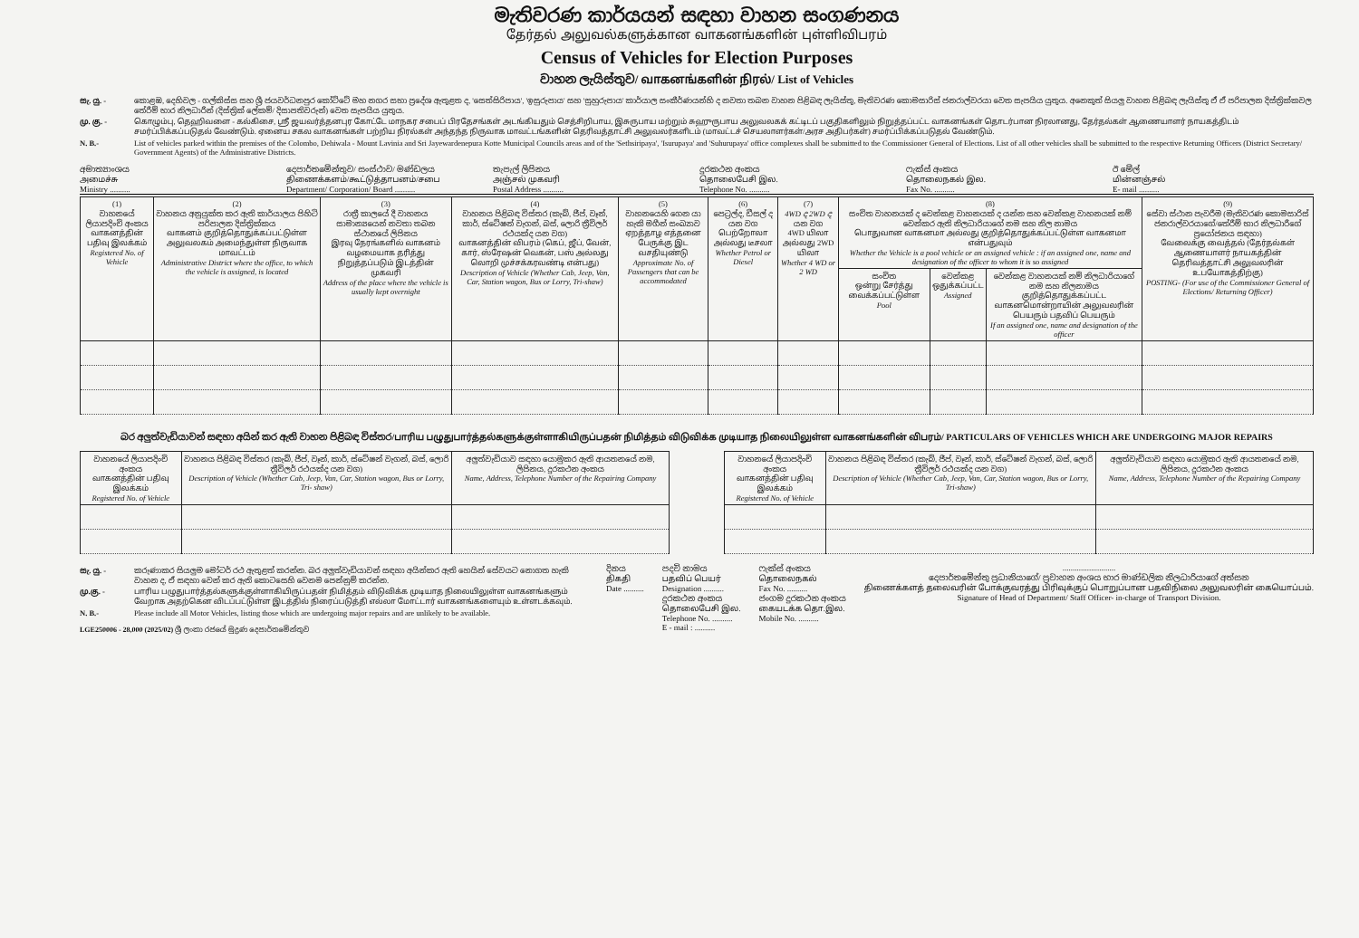මැතිවරණ කාර්යයන් සඳහා වාහන සංගණනය
தேர்தல் அலுவல்களுக்கான வாகனங்களின் புள்ளிவிபரம்
Census of Vehicles for Election Purposes
වාහන ලැයිස්තුව/ வாகனங்களின் நிரல்/ List of Vehicles
සැ. යු. - කොළඹ, දෙහිවල - ගල්කිස්ස සහ ශ්‍රී ජයවර්ධනපුර කෝට්ටේ මහ නගර සභා ප්‍රදේශ ඇතුළත ද, 'සෙත්සිරිපාය', 'ඉසුරුපාය' සහ 'සුහුරුපාය' කාර්යාල සංකීර්ණයන්හි ද නවතා තබන වාහන පිළිබඳ ලැයිස්තු, මැතිවරණ කොමසාරිස් ජනරාල්වරයා වෙත සැපයිය යුතුය. අනෙකුත් සියලු වාහන පිළිබඳ ලැයිස්තු ඒ ඒ පරිපාලන දිස්ත්‍රික්කවල තේරීම් භාර නිලධාරීන් (දිස්ත්‍රික් ලේකම්/ දිසාපතිවරුන්) වෙත සැපයිය යුතුය.
மு. கு. - கொழும்பு, தெஹிவளை - கல்கிசை, ஸ்ரீ ஜயவர்த்தனபுர கோட்டே மாநகர சபைப் பிரதேசங்கள் அடங்கியதும் செத்சிறிபாய, இசுருபாய மற்றும் சுஹுருபாய அலுவலகக் கட்டிடப் பகுதிகளிலும் நிறுத்தப்பட்ட வாகனங்கள் தொடர்பான நிரலானது, தேர்தல்கள் ஆணையாளர் நாயகத்திடம் சமர்ப்பிக்கப்படுதல் வேண்டும். ஏனைய சகல வாகனங்கள் பற்றிய நிரல்கள் அந்தந்த நிருவாக மாவட்டங்களின் தெரிவத்தாட்சி அலுவலர்களிடம் (மாவட்டச் செயலாளர்கள்/அரச அதிபர்கள்) சமர்ப்பிக்கப்படுதல் வேண்டும்.
N. B.- List of vehicles parked within the premises of the Colombo, Dehiwala - Mount Lavinia and Sri Jayewardenepura Kotte Municipal Councils areas and of the 'Sethsiripaya', 'Isurupaya' and 'Suhurupaya' office complexes shall be submitted to the Commissioner General of Elections. List of all other vehicles shall be submitted to the respective Returning Officers (District Secretary/ Government Agents) of the Administrative Districts.
අමාත්‍යාංශය
அமைச்சு
Ministry ..........
දෙපාර්තමේන්තුව/ සංස්ථාව/ මණ්ඩලය
திணைக்களம்/கூட்டுத்தாபனம்/சபை
Department/ Corporation/ Board ..........
තැපැල් ලිපිනය
அஞ்சல் முகவரி
Postal Address ..........
දුරකථන අංකය
தொலைபேசி இல.
Telephone No. ..........
ෆැක්ස් අංකය
தொலைநகல் இல.
Fax No. ..........
ඊ මේල්
மின்னஞ்சல்
E- mail ..........
| (1) වාහනයේ ලියාපදිංචි අංකය வாகனத்தின் பதிவு இலக்கம் Registered No. of Vehicle | (2) වාහනය අනුයුක්ත කර ඇති කාර්යාලය පිහිටි පරිපාලන දිස්ත්‍රික්කය வாகனம் குறித்தொதுக்கப்பட்டுள்ள அலுவலகம் அமைந்துள்ள நிருவாக மாவட்டம் Administrative District where the office, to which the vehicle is assigned, is located | (3) රාත්‍රී කාලයේ දී වාහනය සාමාන්‍යයෙන් නවතා තබන ස්ථානයේ ලිපිනය இரவு நேரங்களில் வாகனம் வழமையாக தரித்து நிறுத்தப்படும் இடத்தின் முகவரி Address of the place where the vehicle is usually kept overnight | (4) වාහනය පිළිබඳ විස්තර (කැබ්, ජීප්, වෑන්, කාර්, ස්ටේෂන් වැගන්, බස්, ලොරි ත්‍රීවිලර් රථයක්ද යන වග) வாகனத்தின் விபரம் (கெப், ஜீப், வேன், கார், ஸ்ரேஷன் வெகன், பஸ் அல்லது லொறி முச்சக்கரவண்டி என்பது) Description of Vehicle (Whether Cab, Jeep, Van, Car, Station wagon, Bus or Lorry, Tri-shaw) | (5) වාහනයෙහි ගෙන යා හැකි මගීන් සංඛ්‍යාව ஏறத்தாழ எத்தனை பேருக்கு இட வசதியுண்டு Approximate No. of Passengers that can be accommodated | (6) පෙට්‍රල්ද, ඩීසල් ද යන වග பெற்றோலா அல்லது டீசலா Whether Petrol or Diesel | (7) 4WD ද 2WD ද යන වග 4WD யிலா அல்லது 2WD யிலா Whether 4 WD or 2 WD | (8) සංචිත වාහනයක් ද වෙන්කළ වාහනයක් ද යන්න සහ වෙන්කළ වාහනයක් නම් වෙන්කර ඇති නිලධාරියාගේ නම සහ නිල නාමය பொதுவான வாகனமா அல்லது குறித்தொதுக்கப்பட்டுள்ள வாகனமா என்பதுவும் Whether the Vehicle is a pool vehicle or an assigned vehicle : if an assigned one, name and designation of the officer to whom it is so assigned | | | (9) සේවා ස්ථාන පැවරීම (මැතිවරණ කොමසාරිස් ජනරාල්වරයාගේ/තේරීම් භාර නිලධාරීගේ ප්‍රයෝජනය සඳහා) வேலைக்கு வைத்தல் (தேர்தல்கள் ஆணையாளர் நாயகத்தின் தெரிவத்தாட்சி அலுவலரின் உபயோகத்திற்கு) POSTING- (For use of the Commissioner General of Elections/ Returning Officer) |
| --- | --- | --- | --- | --- | --- | --- | --- | --- | --- | --- |
| | | | | | | | සංචිත ஒன்று சேர்த்து வைக்கப்பட்டுள்ள Pool | වෙන්කළ ஒதுக்கப்பட்ட Assigned | වෙන්කළ වාහනයක් නම් නිලධාරියාගේ නම සහ නිලනාමය குறித்தொதுக்கப்பட்ட வாகனமொன்றாயின் அலுவலரின் பெயரும் பதவிப் பெயரும் If an assigned one, name and designation of the officer | |
බර අලුත්වැඩියාවන් සඳහා අයින් කර ඇති වාහන පිළිබඳ විස්තර/பாரிய பழுதுபார்த்தல்களுக்குள்ளாகியிருப்பதன் நிமித்தம் விடுவிக்க முடியாத நிலையிலுள்ள வாகனங்களின் விபரம்/ PARTICULARS OF VEHICLES WHICH ARE UNDERGOING MAJOR REPAIRS
| වාහනයේ ලියාපදිංචි අංකය வாகனத்தின் பதிவு இலக்கம் Registered No. of Vehicle | වාහනය පිළිබඳ විස්තර (කැබ්, ජීප්, වෑන්, කාර්, ස්ටේෂන් වැගන්, බස්, ලොරි ත්‍රීවිලර් රථයක්ද යන වග) Description of Vehicle (Whether Cab, Jeep, Van, Car, Station wagon, Bus or Lorry, Tri- shaw) | අලුත්වැඩියාව සඳහා යොමුකර ඇති ආයතනයේ නම, ලිපිනය, දුරකථන අංකය Name, Address, Telephone Number of the Repairing Company |
| --- | --- | --- |
| වාහනයේ ලියාපදිංචි අංකය வாகனத்தின் பதிவு இலக்கம் Registered No. of Vehicle | වාහනය පිළිබඳ විස්තර (කැබ්, ජීප්, වෑන්, කාර්, ස්ටේෂන් වැගන්, බස්, ලොරි ත්‍රීවිලර් රථයක්ද යන වග) Description of Vehicle (Whether Cab, Jeep, Van, Car, Station wagon, Bus or Lorry, Tri-shaw) | අලුත්වැඩියාව සඳහා යොමුකර ඇති ආයතනයේ නම, ලිපිනය, දුරකථන අංකය Name, Address, Telephone Number of the Repairing Company |
| --- | --- | --- |
සැ. යු. - කරුණාකර සියලුම මෝටර් රථ ඇතුළත් කරන්න. බර අලුත්වැඩියාවන් සඳහා අයින්කර ඇති හෙයින් සේවයට නොගත හැකි වාහන ද, ඒ සඳහා වෙන් කර ඇති කොටසෙහි වෙනම පෙන්නුම් කරන්න.
மு.கு. - பாரிய பழுதுபார்த்தல்களுக்குள்ளாகியிருப்பதன் நிமித்தம் விடுவிக்க முடியாத நிலையிலுள்ள வாகனங்களும் வேறாக அதற்கென விடப்பட்டுள்ள இடத்தில் நிரைப்படுத்தி எல்லா மோட்டார் வாகனங்களையும் உள்ளடக்கவும்.
N. B.- Please include all Motor Vehicles, listing those which are undergoing major repairs and are unlikely to be available.
LGE250006 - 28,000 (2025/02) ශ්‍රී ලංකා රජයේ මුද්‍රණ දෙපාර්තමේන්තුව
දිනය
திகதி
Date ..........
පදවි නාමය
பதவிப் பெயர்
Designation ..........
දුරකථන අංකය
தொலைபேசி இல.
Telephone No. ..........
E - mail : ..........
ෆැක්ස් අංකය
தொலைநகல்
Fax No. ..........
ජංගම දුරකථන අංකය
கையடக்க தொ.இல.
Mobile No. ..........
..........................
දෙපාර්තමේන්තු ප්‍රධානියාගේ/ ප්‍රවාහන අංශය භාර මාණ්ඩලික නිලධාරියාගේ අත්සන
திணைக்களத் தலைவரின் போக்குவரத்து பிரிவுக்குப் பொறுப்பான பதவிநிலை அலுவலரின் கையொப்பம்.
Signature of Head of Department/ Staff Officer- in-charge of Transport Division.